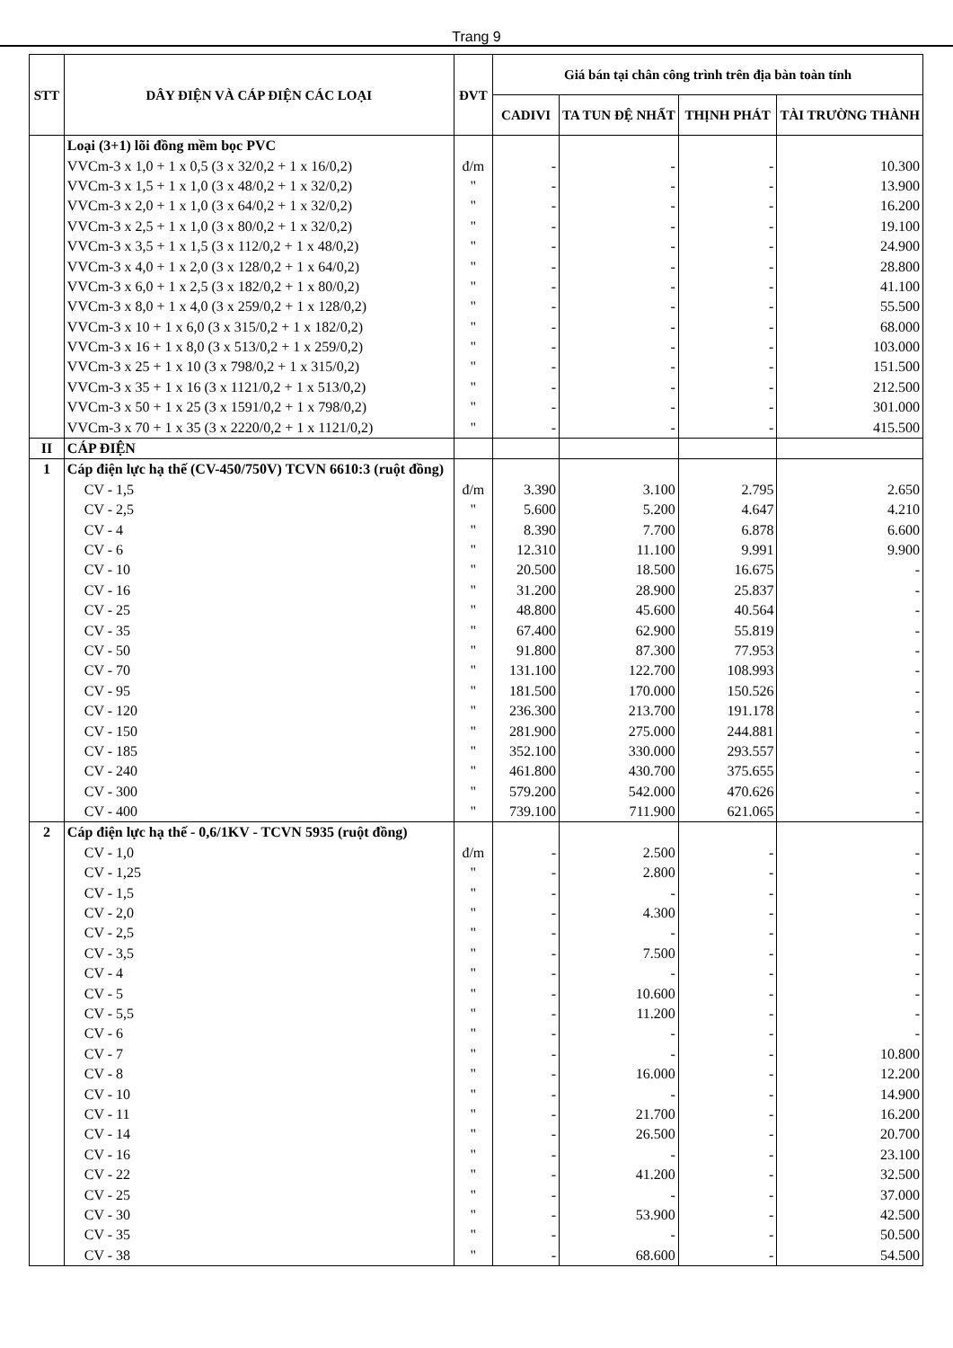Trang 9
| STT | DÂY ĐIỆN VÀ CÁP ĐIỆN CÁC LOẠI | ĐVT | Giá bán tại chân công trình trên địa bàn toàn tỉnh | | | |
| --- | --- | --- | --- | --- | --- | --- |
| | | | CADIVI | TA TUN ĐỆ NHẤT | THỊNH PHÁT | TÀI TRƯỜNG THÀNH |
| | Loại (3+1) lõi đồng mềm bọc PVC | | | | | |
| | VVCm-3 x 1,0 + 1 x 0,5 (3 x 32/0,2 + 1 x 16/0,2) | đ/m | - | - | - | 10.300 |
| | VVCm-3 x 1,5 + 1 x 1,0 (3 x 48/0,2 + 1 x 32/0,2) | " | - | - | - | 13.900 |
| | VVCm-3 x 2,0 + 1 x 1,0 (3 x 64/0,2 + 1 x 32/0,2) | " | - | - | - | 16.200 |
| | VVCm-3 x 2,5 + 1 x 1,0 (3 x 80/0,2 + 1 x 32/0,2) | " | - | - | - | 19.100 |
| | VVCm-3 x 3,5 + 1 x 1,5 (3 x 112/0,2 + 1 x 48/0,2) | " | - | - | - | 24.900 |
| | VVCm-3 x 4,0 + 1 x 2,0 (3 x 128/0,2 + 1 x 64/0,2) | " | - | - | - | 28.800 |
| | VVCm-3 x 6,0 + 1 x 2,5 (3 x 182/0,2 + 1 x 80/0,2) | " | - | - | - | 41.100 |
| | VVCm-3 x 8,0 + 1 x 4,0 (3 x 259/0,2 + 1 x 128/0,2) | " | - | - | - | 55.500 |
| | VVCm-3 x 10 + 1 x 6,0 (3 x 315/0,2 + 1 x 182/0,2) | " | - | - | - | 68.000 |
| | VVCm-3 x 16 + 1 x 8,0 (3 x 513/0,2 + 1 x 259/0,2) | " | - | - | - | 103.000 |
| | VVCm-3 x 25 + 1 x 10 (3 x 798/0,2 + 1 x 315/0,2) | " | - | - | - | 151.500 |
| | VVCm-3 x 35 + 1 x 16 (3 x 1121/0,2 + 1 x 513/0,2) | " | - | - | - | 212.500 |
| | VVCm-3 x 50 + 1 x 25 (3 x 1591/0,2 + 1 x 798/0,2) | " | - | - | - | 301.000 |
| | VVCm-3 x 70 + 1 x 35 (3 x 2220/0,2 + 1 x 1121/0,2) | " | - | - | - | 415.500 |
| II | CÁP ĐIỆN | | | | | |
| 1 | Cáp điện lực hạ thế (CV-450/750V) TCVN 6610:3 (ruột đồng) | | | | | |
| | CV - 1,5 | đ/m | 3.390 | 3.100 | 2.795 | 2.650 |
| | CV - 2,5 | " | 5.600 | 5.200 | 4.647 | 4.210 |
| | CV - 4 | " | 8.390 | 7.700 | 6.878 | 6.600 |
| | CV - 6 | " | 12.310 | 11.100 | 9.991 | 9.900 |
| | CV - 10 | " | 20.500 | 18.500 | 16.675 | - |
| | CV - 16 | " | 31.200 | 28.900 | 25.837 | - |
| | CV - 25 | " | 48.800 | 45.600 | 40.564 | - |
| | CV - 35 | " | 67.400 | 62.900 | 55.819 | - |
| | CV - 50 | " | 91.800 | 87.300 | 77.953 | - |
| | CV - 70 | " | 131.100 | 122.700 | 108.993 | - |
| | CV - 95 | " | 181.500 | 170.000 | 150.526 | - |
| | CV - 120 | " | 236.300 | 213.700 | 191.178 | - |
| | CV - 150 | " | 281.900 | 275.000 | 244.881 | - |
| | CV - 185 | " | 352.100 | 330.000 | 293.557 | - |
| | CV - 240 | " | 461.800 | 430.700 | 375.655 | - |
| | CV - 300 | " | 579.200 | 542.000 | 470.626 | - |
| | CV - 400 | " | 739.100 | 711.900 | 621.065 | - |
| 2 | Cáp điện lực hạ thế - 0,6/1KV - TCVN 5935 (ruột đồng) | | | | | |
| | CV - 1,0 | đ/m | - | 2.500 | - | - |
| | CV - 1,25 | " | - | 2.800 | - | - |
| | CV - 1,5 | " | - | - | - | - |
| | CV - 2,0 | " | - | 4.300 | - | - |
| | CV - 2,5 | " | - | - | - | - |
| | CV - 3,5 | " | - | 7.500 | - | - |
| | CV - 4 | " | - | - | - | - |
| | CV - 5 | " | - | 10.600 | - | - |
| | CV - 5,5 | " | - | 11.200 | - | - |
| | CV - 6 | " | - | - | - | - |
| | CV - 7 | " | - | - | - | 10.800 |
| | CV - 8 | " | - | 16.000 | - | 12.200 |
| | CV - 10 | " | - | - | - | 14.900 |
| | CV - 11 | " | - | 21.700 | - | 16.200 |
| | CV - 14 | " | - | 26.500 | - | 20.700 |
| | CV - 16 | " | - | - | - | 23.100 |
| | CV - 22 | " | - | 41.200 | - | 32.500 |
| | CV - 25 | " | - | - | - | 37.000 |
| | CV - 30 | " | - | 53.900 | - | 42.500 |
| | CV - 35 | " | - | - | - | 50.500 |
| | CV - 38 | " | - | 68.600 | - | 54.500 |